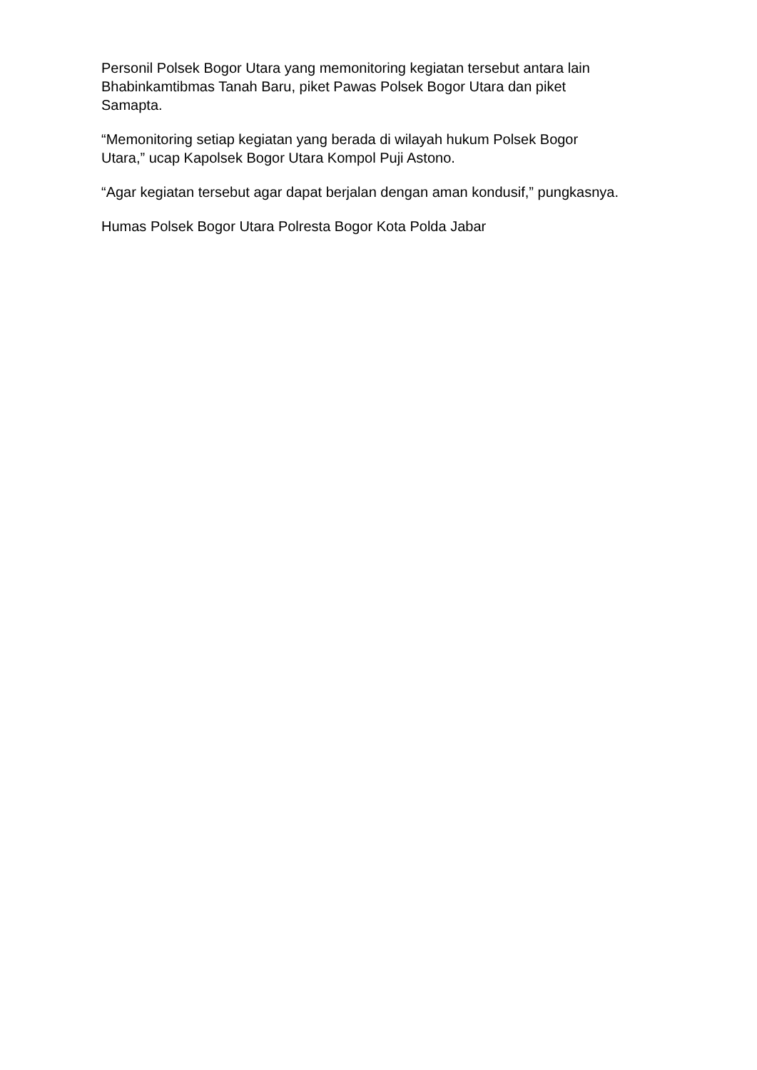Personil Polsek Bogor Utara yang memonitoring kegiatan tersebut antara lain
Bhabinkamtibmas Tanah Baru, piket Pawas Polsek Bogor Utara dan piket
Samapta.
“Memonitoring setiap kegiatan yang berada di wilayah hukum Polsek Bogor
Utara,” ucap Kapolsek Bogor Utara Kompol Puji Astono.
“Agar kegiatan tersebut agar dapat berjalan dengan aman kondusif,” pungkasnya.
Humas Polsek Bogor Utara Polresta Bogor Kota Polda Jabar